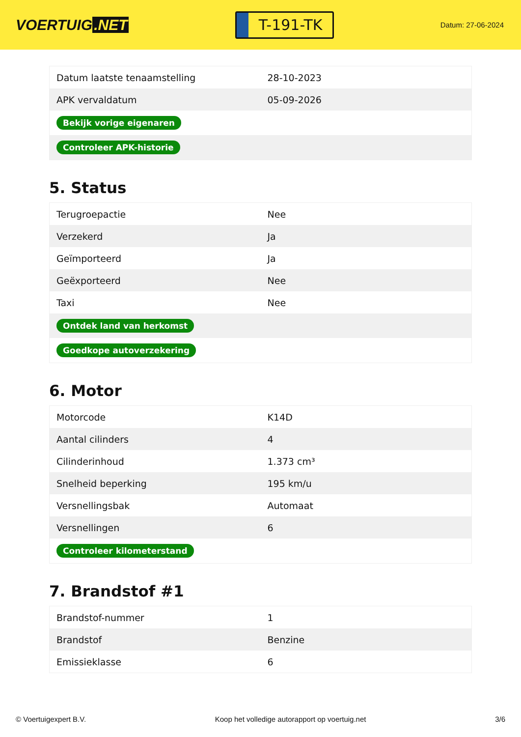VOERTUIG.NET
T-191-TK
Datum: 27-06-2024
| Datum laatste tenaamstelling | 28-10-2023 |
| APK vervaldatum | 05-09-2026 |
| Bekijk vorige eigenaren | |
| Controleer APK-historie | |
5. Status
| Terugroepactie | Nee |
| Verzekerd | Ja |
| Geïmporteerd | Ja |
| Geëxporteerd | Nee |
| Taxi | Nee |
| Ontdek land van herkomst | |
| Goedkope autoverzekering | |
6. Motor
| Motorcode | K14D |
| Aantal cilinders | 4 |
| Cilinderinhoud | 1.373 cm³ |
| Snelheid beperking | 195 km/u |
| Versnellingsbak | Automaat |
| Versnellingen | 6 |
| Controleer kilometerstand | |
7. Brandstof #1
| Brandstof-nummer | 1 |
| Brandstof | Benzine |
| Emissieklasse | 6 |
© Voertuigexpert B.V. Koop het volledige autorapport op voertuig.net 3/6